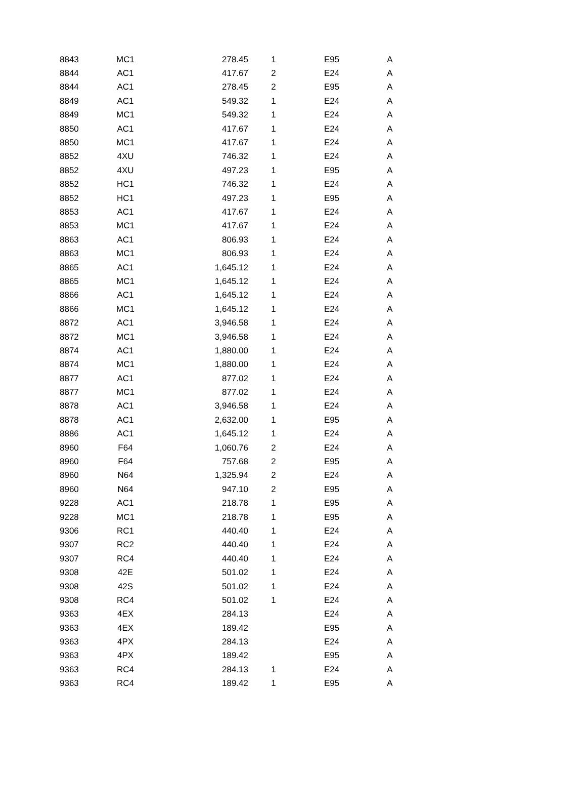| 8843 | MC1 | 278.45 | 1 | E95 | A |
| 8844 | AC1 | 417.67 | 2 | E24 | A |
| 8844 | AC1 | 278.45 | 2 | E95 | A |
| 8849 | AC1 | 549.32 | 1 | E24 | A |
| 8849 | MC1 | 549.32 | 1 | E24 | A |
| 8850 | AC1 | 417.67 | 1 | E24 | A |
| 8850 | MC1 | 417.67 | 1 | E24 | A |
| 8852 | 4XU | 746.32 | 1 | E24 | A |
| 8852 | 4XU | 497.23 | 1 | E95 | A |
| 8852 | HC1 | 746.32 | 1 | E24 | A |
| 8852 | HC1 | 497.23 | 1 | E95 | A |
| 8853 | AC1 | 417.67 | 1 | E24 | A |
| 8853 | MC1 | 417.67 | 1 | E24 | A |
| 8863 | AC1 | 806.93 | 1 | E24 | A |
| 8863 | MC1 | 806.93 | 1 | E24 | A |
| 8865 | AC1 | 1,645.12 | 1 | E24 | A |
| 8865 | MC1 | 1,645.12 | 1 | E24 | A |
| 8866 | AC1 | 1,645.12 | 1 | E24 | A |
| 8866 | MC1 | 1,645.12 | 1 | E24 | A |
| 8872 | AC1 | 3,946.58 | 1 | E24 | A |
| 8872 | MC1 | 3,946.58 | 1 | E24 | A |
| 8874 | AC1 | 1,880.00 | 1 | E24 | A |
| 8874 | MC1 | 1,880.00 | 1 | E24 | A |
| 8877 | AC1 | 877.02 | 1 | E24 | A |
| 8877 | MC1 | 877.02 | 1 | E24 | A |
| 8878 | AC1 | 3,946.58 | 1 | E24 | A |
| 8878 | AC1 | 2,632.00 | 1 | E95 | A |
| 8886 | AC1 | 1,645.12 | 1 | E24 | A |
| 8960 | F64 | 1,060.76 | 2 | E24 | A |
| 8960 | F64 | 757.68 | 2 | E95 | A |
| 8960 | N64 | 1,325.94 | 2 | E24 | A |
| 8960 | N64 | 947.10 | 2 | E95 | A |
| 9228 | AC1 | 218.78 | 1 | E95 | A |
| 9228 | MC1 | 218.78 | 1 | E95 | A |
| 9306 | RC1 | 440.40 | 1 | E24 | A |
| 9307 | RC2 | 440.40 | 1 | E24 | A |
| 9307 | RC4 | 440.40 | 1 | E24 | A |
| 9308 | 42E | 501.02 | 1 | E24 | A |
| 9308 | 42S | 501.02 | 1 | E24 | A |
| 9308 | RC4 | 501.02 | 1 | E24 | A |
| 9363 | 4EX | 284.13 | | E24 | A |
| 9363 | 4EX | 189.42 | | E95 | A |
| 9363 | 4PX | 284.13 | | E24 | A |
| 9363 | 4PX | 189.42 | | E95 | A |
| 9363 | RC4 | 284.13 | 1 | E24 | A |
| 9363 | RC4 | 189.42 | 1 | E95 | A |